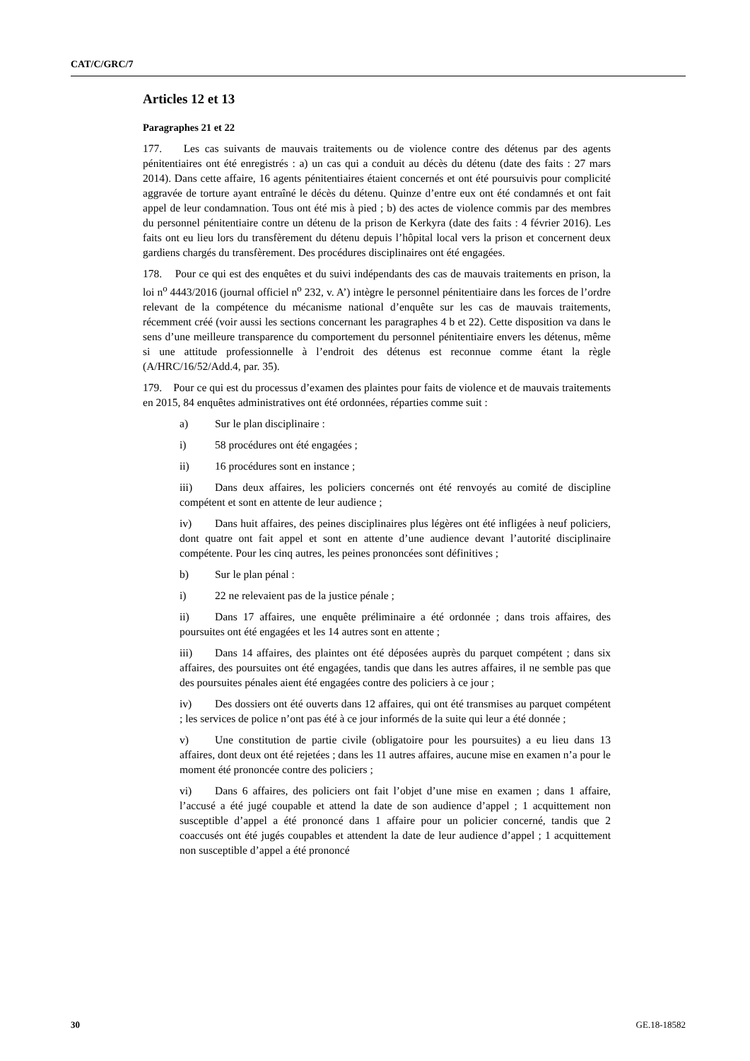CAT/C/GRC/7
Articles 12 et 13
Paragraphes 21 et 22
177. Les cas suivants de mauvais traitements ou de violence contre des détenus par des agents pénitentiaires ont été enregistrés : a) un cas qui a conduit au décès du détenu (date des faits : 27 mars 2014). Dans cette affaire, 16 agents pénitentiaires étaient concernés et ont été poursuivis pour complicité aggravée de torture ayant entraîné le décès du détenu. Quinze d’entre eux ont été condamnés et ont fait appel de leur condamnation. Tous ont été mis à pied ; b) des actes de violence commis par des membres du personnel pénitentiaire contre un détenu de la prison de Kerkyra (date des faits : 4 février 2016). Les faits ont eu lieu lors du transfèrement du détenu depuis l’hôpital local vers la prison et concernent deux gardiens chargés du transfèrement. Des procédures disciplinaires ont été engagées.
178. Pour ce qui est des enquêtes et du suivi indépendants des cas de mauvais traitements en prison, la loi n<sup>o</sup> 4443/2016 (journal officiel n<sup>o</sup> 232, v. A’) intègre le personnel pénitentiaire dans les forces de l’ordre relevant de la compétence du mécanisme national d’enquête sur les cas de mauvais traitements, récemment créé (voir aussi les sections concernant les paragraphes 4 b et 22). Cette disposition va dans le sens d’une meilleure transparence du comportement du personnel pénitentiaire envers les détenus, même si une attitude professionnelle à l’endroit des détenus est reconnue comme étant la règle (A/HRC/16/52/Add.4, par. 35).
179. Pour ce qui est du processus d’examen des plaintes pour faits de violence et de mauvais traitements en 2015, 84 enquêtes administratives ont été ordonnées, réparties comme suit :
a) Sur le plan disciplinaire :
i) 58 procédures ont été engagées ;
ii) 16 procédures sont en instance ;
iii) Dans deux affaires, les policiers concernés ont été renvoyés au comité de discipline compétent et sont en attente de leur audience ;
iv) Dans huit affaires, des peines disciplinaires plus légères ont été infligées à neuf policiers, dont quatre ont fait appel et sont en attente d’une audience devant l’autorité disciplinaire compétente. Pour les cinq autres, les peines prononcées sont définitives ;
b) Sur le plan pénal :
i) 22 ne relevaient pas de la justice pénale ;
ii) Dans 17 affaires, une enquête préliminaire a été ordonnée ; dans trois affaires, des poursuites ont été engagées et les 14 autres sont en attente ;
iii) Dans 14 affaires, des plaintes ont été déposées auprès du parquet compétent ; dans six affaires, des poursuites ont été engagées, tandis que dans les autres affaires, il ne semble pas que des poursuites pénales aient été engagées contre des policiers à ce jour ;
iv) Des dossiers ont été ouverts dans 12 affaires, qui ont été transmises au parquet compétent ; les services de police n’ont pas été à ce jour informés de la suite qui leur a été donnée ;
v) Une constitution de partie civile (obligatoire pour les poursuites) a eu lieu dans 13 affaires, dont deux ont été rejetées ; dans les 11 autres affaires, aucune mise en examen n’a pour le moment été prononcée contre des policiers ;
vi) Dans 6 affaires, des policiers ont fait l’objet d’une mise en examen ; dans 1 affaire, l’accusé a été jugé coupable et attend la date de son audience d’appel ; 1 acquittement non susceptible d’appel a été prononcé dans 1 affaire pour un policier concerné, tandis que 2 coaccusés ont été jugés coupables et attendent la date de leur audience d’appel ; 1 acquittement non susceptible d’appel a été prononcé
30 GE.18-18582